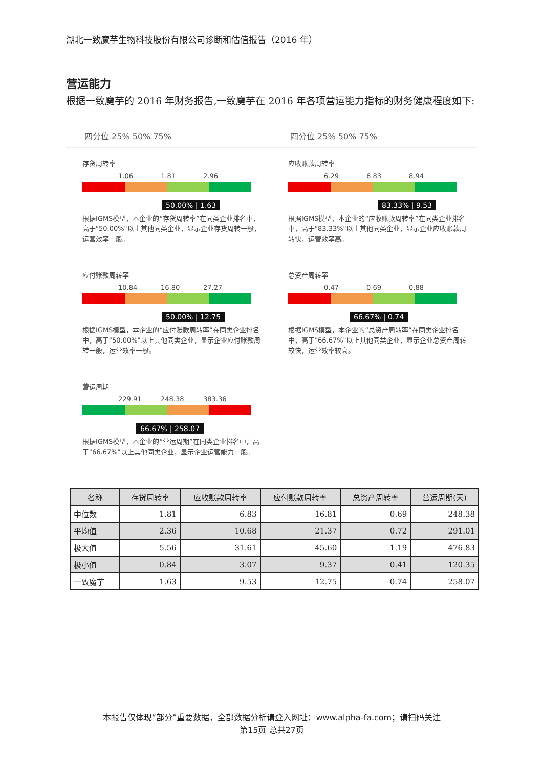湖北一致魔芋生物科技股份有限公司诊断和估值报告（2016 年）
营运能力
根据一致魔芋的 2016 年财务报告,一致魔芋在 2016 年各项营运能力指标的财务健康程度如下:
四分位 25% 50% 75% 四分位 25% 50% 75%
存货周转率
1.06 1.81 2.96
50.00% | 1.63
根据IGMS模型，本企业的“存货周转率”在同类企业排名中，高于"50.00%"以上其他同类企业，显示企业存货周转一般，运营效率一般。
应收账款周转率
6.29 6.83 8.94
83.33% | 9.53
根据IGMS模型，本企业的“应收账款周转率”在同类企业排名中，高于"83.33%"以上其他同类企业，显示企业应收账款周转快，运营效率高。
应付账款周转率
10.84 16.80 27.27
50.00% | 12.75
根据IGMS模型，本企业的“应付账款周转率”在同类企业排名中，高于"50.00%"以上其他同类企业，显示企业应付账款周转一般，运营效率一般。
总资产周转率
0.47 0.69 0.88
66.67% | 0.74
根据IGMS模型，本企业的“总资产周转率”在同类企业排名中，高于"66.67%"以上其他同类企业，显示企业总资产周转较快，运营效率较高。
营运周期
229.91 248.38 383.36
66.67% | 258.07
根据IGMS模型，本企业的“营运周期”在同类企业排名中，高于"66.67%"以上其他同类企业，显示企业运营能力一般。
| 名称 | 存货周转率 | 应收账款周转率 | 应付账款周转率 | 总资产周转率 | 营运周期(天) |
| --- | --- | --- | --- | --- | --- |
| 中位数 | 1.81 | 6.83 | 16.81 | 0.69 | 248.38 |
| 平均值 | 2.36 | 10.68 | 21.37 | 0.72 | 291.01 |
| 极大值 | 5.56 | 31.61 | 45.60 | 1.19 | 476.83 |
| 极小值 | 0.84 | 3.07 | 9.37 | 0.41 | 120.35 |
| 一致魔芋 | 1.63 | 9.53 | 12.75 | 0.74 | 258.07 |
本报告仅体现“部分”重要数据，全部数据分析请登入网址：www.alpha-fa.com；请扫码关注
第15页 总共27页